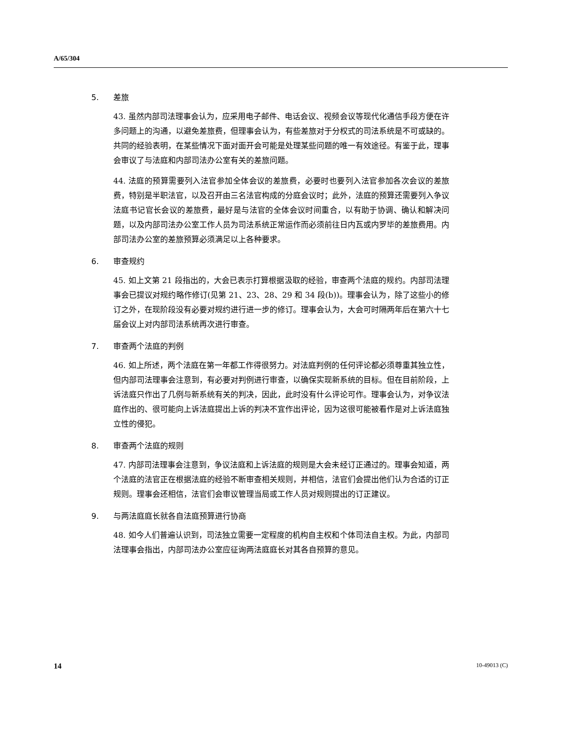A/65/304
5. 差旅
43. 虽然内部司法理事会认为，应采用电子邮件、电话会议、视频会议等现代化通信手段方便在许多问题上的沟通，以避免差旅费，但理事会认为，有些差旅对于分权式的司法系统是不可或缺的。共同的经验表明，在某些情况下面对面开会可能是处理某些问题的唯一有效途径。有鉴于此，理事会审议了与法庭和内部司法办公室有关的差旅问题。
44. 法庭的预算需要列入法官参加全体会议的差旅费，必要时也要列入法官参加各次会议的差旅费，特别是半职法官，以及召开由三名法官构成的分庭会议时；此外，法庭的预算还需要列入争议法庭书记官长会议的差旅费，最好是与法官的全体会议时间重合，以有助于协调、确认和解决问题，以及内部司法办公室工作人员为司法系统正常运作而必须前往日内瓦或内罗毕的差旅费用。内部司法办公室的差旅预算必须满足以上各种要求。
6. 审查规约
45. 如上文第 21 段指出的，大会已表示打算根据汲取的经验，审查两个法庭的规约。内部司法理事会已提议对规约略作修订(见第 21、23、28、29 和 34 段(b))。理事会认为，除了这些小的修订之外，在现阶段没有必要对规约进行进一步的修订。理事会认为，大会可时隔两年后在第六十七届会议上对内部司法系统再次进行审查。
7. 审查两个法庭的判例
46. 如上所述，两个法庭在第一年都工作得很努力。对法庭判例的任何评论都必须尊重其独立性，但内部司法理事会注意到，有必要对判例进行审查，以确保实现新系统的目标。但在目前阶段，上诉法庭只作出了几例与新系统有关的判决，因此，此时没有什么评论可作。理事会认为，对争议法庭作出的、很可能向上诉法庭提出上诉的判决不宜作出评论，因为这很可能被看作是对上诉法庭独立性的侵犯。
8. 审查两个法庭的规则
47. 内部司法理事会注意到，争议法庭和上诉法庭的规则是大会未经订正通过的。理事会知道，两个法庭的法官正在根据法庭的经验不断审查相关规则，并相信，法官们会提出他们认为合适的订正规则。理事会还相信，法官们会审议管理当局或工作人员对规则提出的订正建议。
9. 与两法庭庭长就各自法庭预算进行协商
48. 如今人们普遍认识到，司法独立需要一定程度的机构自主权和个体司法自主权。为此，内部司法理事会指出，内部司法办公室应征询两法庭庭长对其各自预算的意见。
14 10-49013 (C)